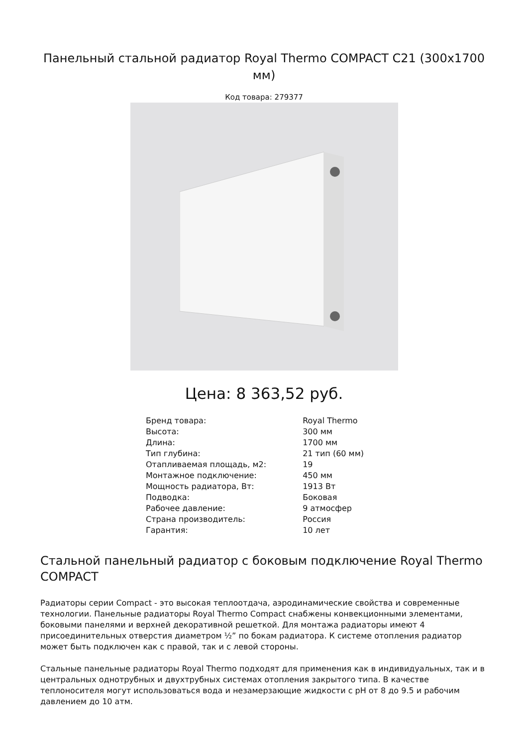Панельный стальной радиатор Royal Thermo COMPACT C21 (300x1700 мм)
Код товара: 279377
Цена: 8 363,52 руб.
| Бренд товара: | Royal Thermo |
| Высота: | 300 мм |
| Длина: | 1700 мм |
| Тип глубина: | 21 тип (60 мм) |
| Отапливаемая площадь, м2: | 19 |
| Монтажное подключение: | 450 мм |
| Мощность радиатора, Вт: | 1913 Вт |
| Подводка: | Боковая |
| Рабочее давление: | 9 атмосфер |
| Страна производитель: | Россия |
| Гарантия: | 10 лет |
Стальной панельный радиатор с боковым подключение Royal Thermo COMPACT
Радиаторы серии Compact - это высокая теплоотдача, аэродинамические свойства и современные технологии. Панельные радиаторы Royal Thermo Compact снабжены конвекционными элементами, боковыми панелями и верхней декоративной решеткой. Для монтажа радиаторы имеют 4 присоединительных отверстия диаметром ½” по бокам радиатора. К системе отопления радиатор может быть подключен как с правой, так и с левой стороны.
Стальные панельные радиаторы Royal Thermo подходят для применения как в индивидуальных, так и в центральных однотрубных и двухтрубных системах отопления закрытого типа. В качестве теплоносителя могут использоваться вода и незамерзающие жидкости с pH от 8 до 9.5 и рабочим давлением до 10 атм.